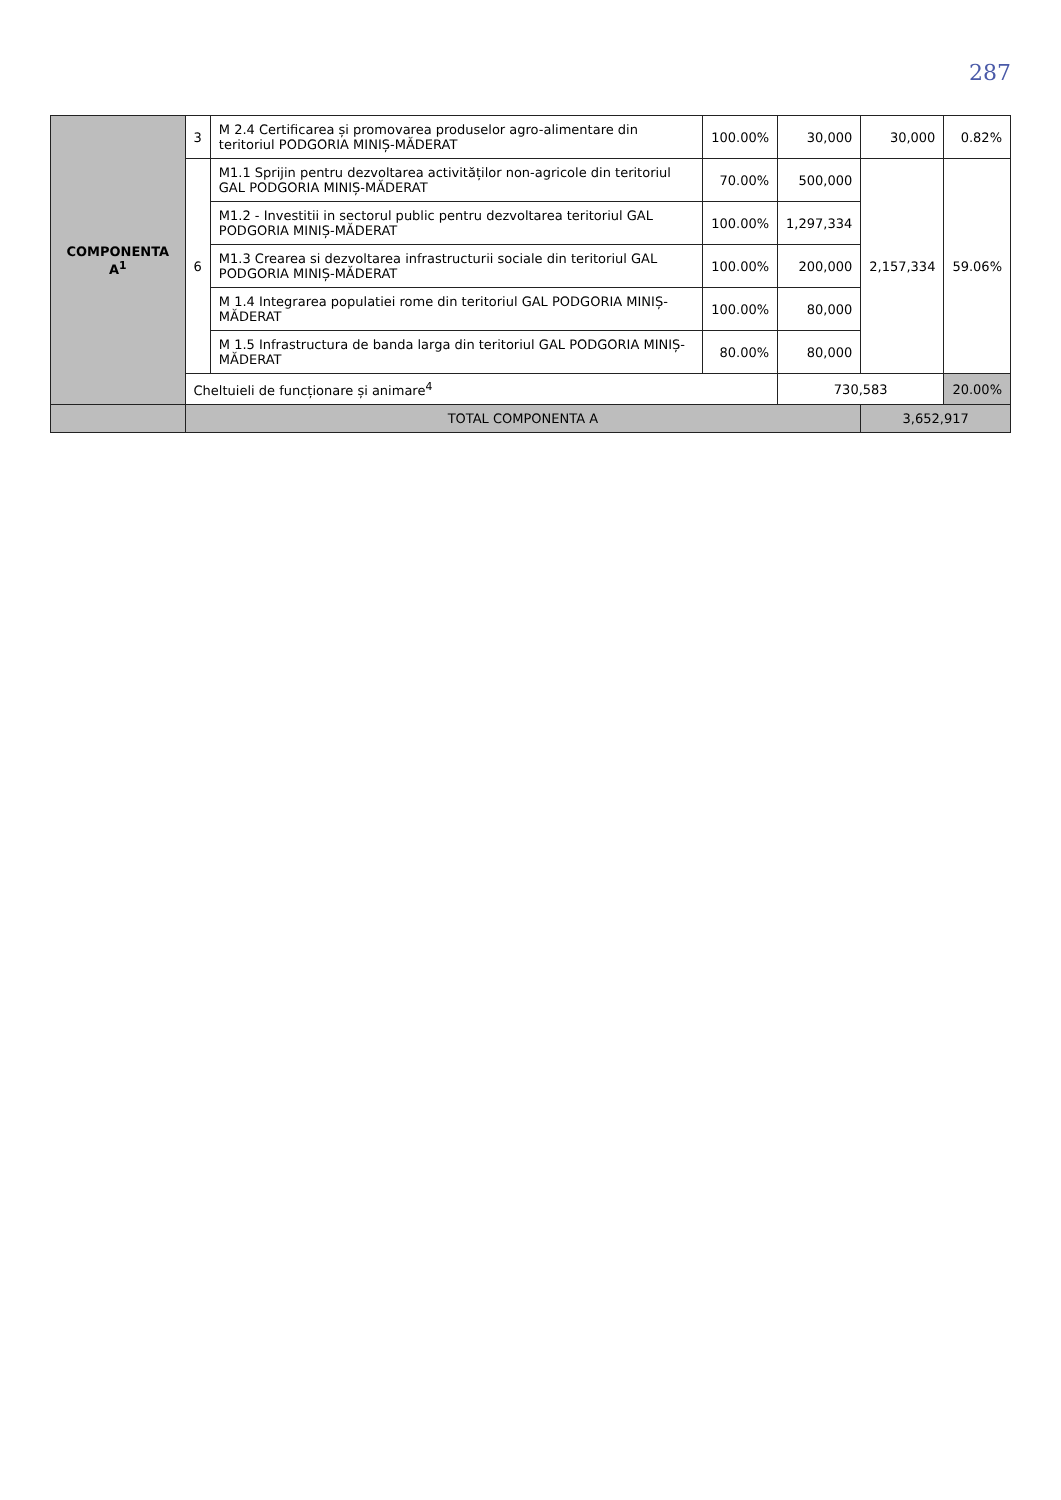287
| COMPONENTA A<sup>1</sup> | 3 | M 2.4 Certificarea și promovarea produselor agro-alimentare din teritoriul PODGORIA MINIȘ-MĂDERAT | 100.00% | 30,000 | 30,000 | 0.82% |
| | 6 | M1.1 Sprijin pentru dezvoltarea activităților non-agricole din teritoriul GAL PODGORIA MINIȘ-MĂDERAT | 70.00% | 500,000 | 2,157,334 | 59.06% |
| | | M1.2 - Investitii in sectorul public pentru dezvoltarea teritoriul GAL PODGORIA MINIȘ-MĂDERAT | 100.00% | 1,297,334 | | |
| | | M1.3 Crearea si dezvoltarea infrastructurii sociale din teritoriul GAL PODGORIA MINIȘ-MĂDERAT | 100.00% | 200,000 | | |
| | | M 1.4 Integrarea populatiei rome din teritoriul GAL PODGORIA MINIȘ-MĂDERAT | 100.00% | 80,000 | | |
| | | M 1.5 Infrastructura de banda larga din teritoriul GAL PODGORIA MINIȘ-MĂDERAT | 80.00% | 80,000 | | |
| | Cheltuieli de funcționare și animare<sup>4</sup> | | | 730,583 | | 20.00% |
| | TOTAL COMPONENTA A | | | | 3,652,917 | |